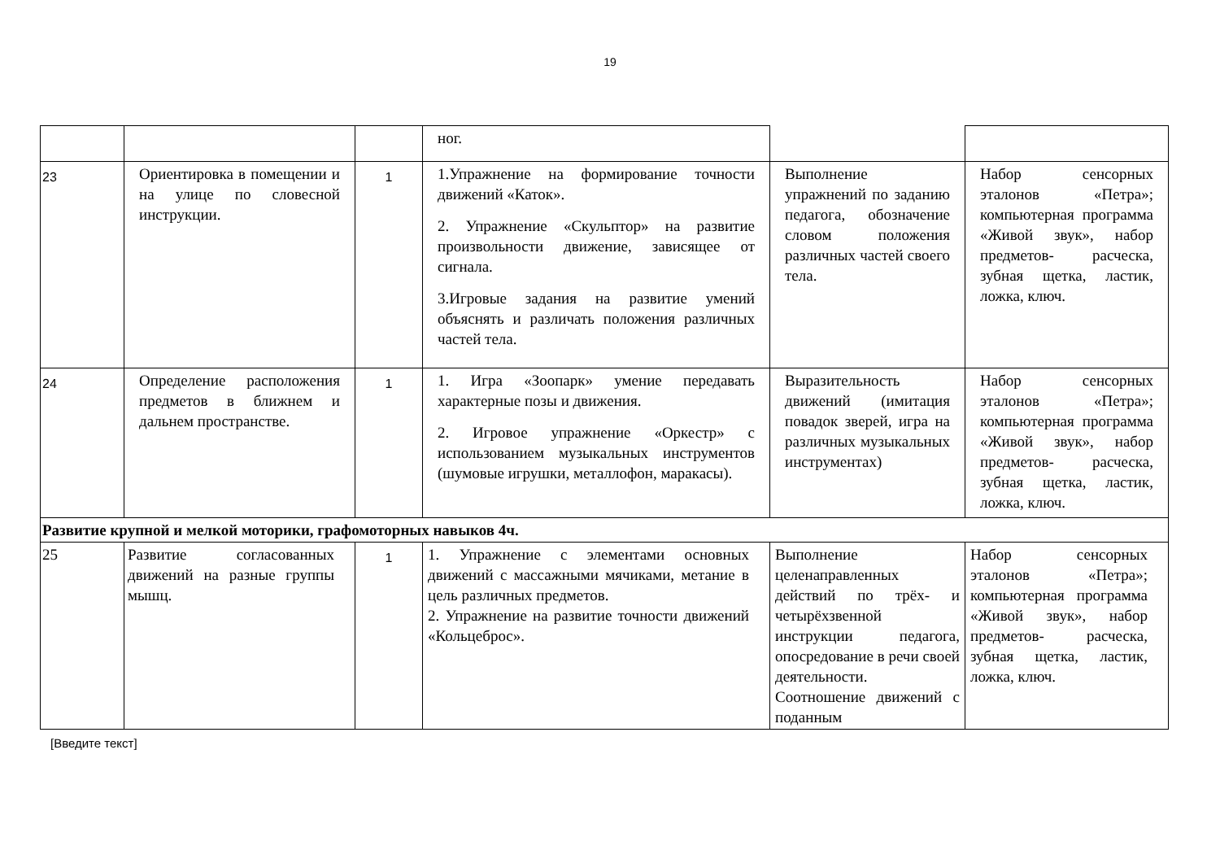19
| | | | ног. | | |
| 23 | Ориентировка в помещении и на улице по словесной инструкции. | 1 | 1.Упражнение на формирование точности движений «Каток». 2. Упражнение «Скульптор» на развитие произвольности движение, зависящее от сигнала. 3.Игровые задания на развитие умений объяснять и различать положения различных частей тела. | Выполнение упражнений по заданию педагога, обозначение словом положения различных частей своего тела. | Набор сенсорных эталонов «Петра»; компьютерная программа «Живой звук», набор предметов- расческа, зубная щетка, ластик, ложка, ключ. |
| 24 | Определение расположения предметов в ближнем и дальнем пространстве. | 1 | 1. Игра «Зоопарк» умение передавать характерные позы и движения. 2. Игровое упражнение «Оркестр» с использованием музыкальных инструментов (шумовые игрушки, металлофон, маракасы). | Выразительность движений (имитация повадок зверей, игра на различных музыкальных инструментах) | Набор сенсорных эталонов «Петра»; компьютерная программа «Живой звук», набор предметов- расческа, зубная щетка, ластик, ложка, ключ. |
| Развитие крупной и мелкой моторики, графомоторных навыков 4ч. | | | | | |
| 25 | Развитие согласованных движений на разные группы мышц. | 1 | 1. Упражнение с элементами основных движений с массажными мячиками, метание в цель различных предметов. 2. Упражнение на развитие точности движений «Кольцеброс». | Выполнение целенаправленных действий по трёх- и четырёхзвенной инструкции педагога, опосредование в речи своей деятельности. Соотношение движений с поданным | Набор сенсорных эталонов «Петра»; компьютерная программа «Живой звук», набор предметов- расческа, зубная щетка, ластик, ложка, ключ. |
[Введите текст]